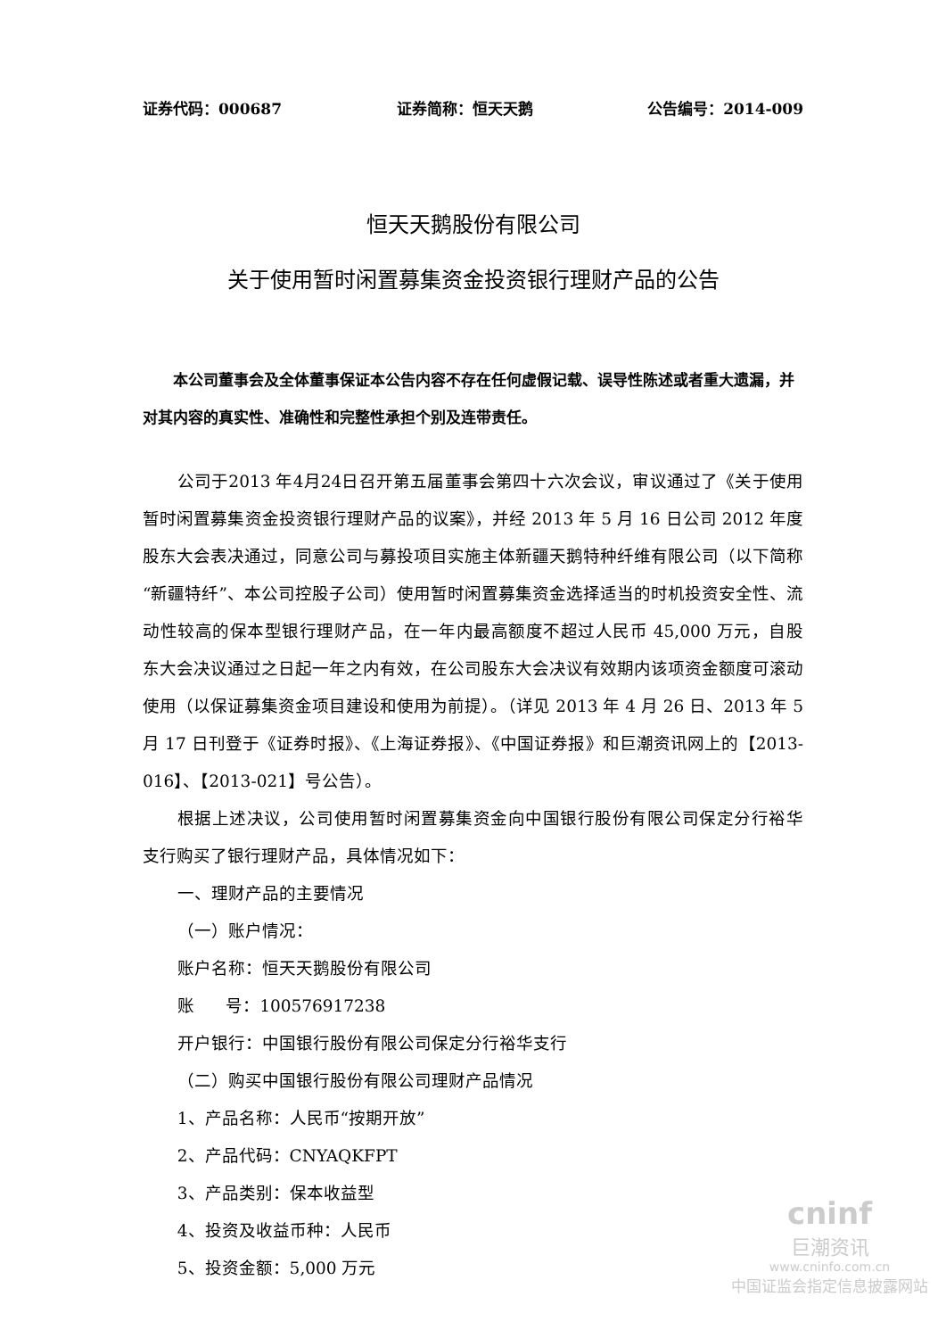证券代码：000687 证券简称：恒天天鹅 公告编号：2014-009
恒天天鹅股份有限公司
关于使用暂时闲置募集资金投资银行理财产品的公告
本公司董事会及全体董事保证本公告内容不存在任何虚假记载、误导性陈述或者重大遗漏，并对其内容的真实性、准确性和完整性承担个别及连带责任。
公司于2013 年4月24日召开第五届董事会第四十六次会议，审议通过了《关于使用暂时闲置募集资金投资银行理财产品的议案》，并经 2013 年 5 月 16 日公司 2012 年度股东大会表决通过，同意公司与募投项目实施主体新疆天鹅特种纤维有限公司（以下简称“新疆特纤”、本公司控股子公司）使用暂时闲置募集资金选择适当的时机投资安全性、流动性较高的保本型银行理财产品，在一年内最高额度不超过人民币 45,000 万元，自股东大会决议通过之日起一年之内有效，在公司股东大会决议有效期内该项资金额度可滚动使用（以保证募集资金项目建设和使用为前提）。（详见 2013 年 4 月 26 日、2013 年 5 月 17 日刊登于《证券时报》、《上海证券报》、《中国证券报》和巨潮资讯网上的【2013-016】、【2013-021】号公告）。
根据上述决议，公司使用暂时闲置募集资金向中国银行股份有限公司保定分行裕华支行购买了银行理财产品，具体情况如下：
一、理财产品的主要情况
（一）账户情况：
账户名称：恒天天鹅股份有限公司
账 号：100576917238
开户银行：中国银行股份有限公司保定分行裕华支行
（二）购买中国银行股份有限公司理财产品情况
1、产品名称：人民币“按期开放”
2、产品代码：CNYAQKFPT
3、产品类别：保本收益型
4、投资及收益币种：人民币
5、投资金额：5,000 万元
cninf
巨潮资讯
www.cninfo.com.cn
中国证监会指定信息披露网站